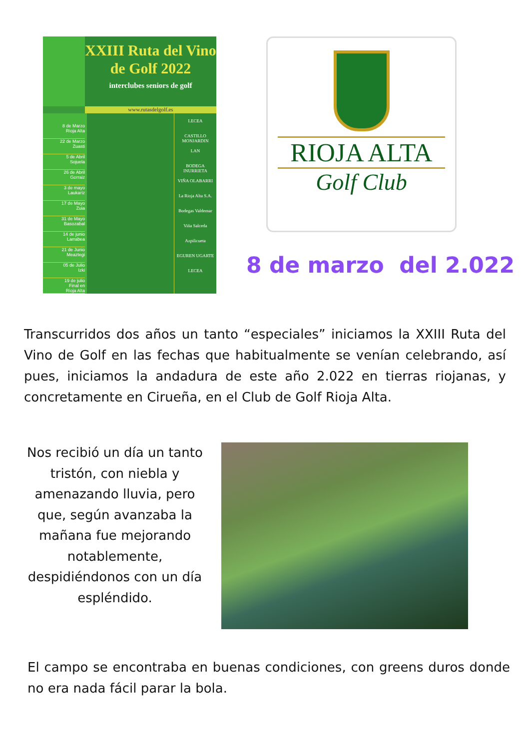XXIII Ruta del Vino
de Golf 2022
interclubes seniors de golf
www.rutasdelgolf.es
8 de Marzo
Rioja Alta
22 de Marzo
Zuasti
5 de Abril
Sojuela
26 de Abril
Gorraiz
3 de mayo
Laukariz
17 de Mayo
Zuia
31 de Mayo
Basozabal
14 de junio
Larrabea
21 de Junio
Meaztegi
05 de Julio
Izki
19 de julio
Final en
Rioja Alta
LECEA
CASTILLO MONJARDIN
LAN
BODEGA INURRIETA
VIÑA OLABARRI
La Rioja Alta S.A.
Bodegas Valdemar
Viña Salceda
Azpilicueta
EGUREN UGARTE
LECEA
RIOJA ALTA
Golf Club
8 de marzo del 2.022
Transcurridos dos años un tanto “especiales” iniciamos la XXIII Ruta del Vino de Golf en las fechas que habitualmente se venían celebrando, así pues, iniciamos la andadura de este año 2.022 en tierras riojanas, y concretamente en Cirueña, en el Club de Golf Rioja Alta.
Nos recibió un día un tanto tristón, con niebla y amenazando lluvia, pero que, según avanzaba la mañana fue mejorando notablemente, despidiéndonos con un día espléndido.
El campo se encontraba en buenas condiciones, con greens duros donde no era nada fácil parar la bola.